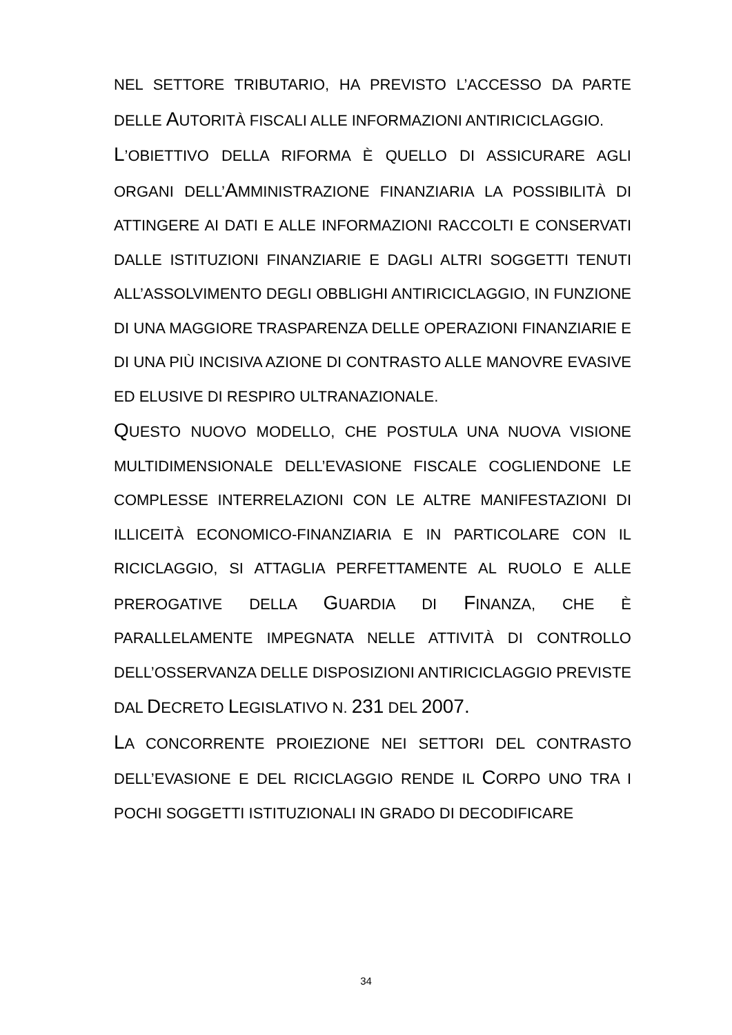NEL SETTORE TRIBUTARIO, HA PREVISTO L’ACCESSO DA PARTE DELLE AUTORITÀ FISCALI ALLE INFORMAZIONI ANTIRICICLAGGIO.
L’OBIETTIVO DELLA RIFORMA È QUELLO DI ASSICURARE AGLI ORGANI DELL’AMMINISTRAZIONE FINANZIARIA LA POSSIBILITÀ DI ATTINGERE AI DATI E ALLE INFORMAZIONI RACCOLTI E CONSERVATI DALLE ISTITUZIONI FINANZIARIE E DAGLI ALTRI SOGGETTI TENUTI ALL’ASSOLVIMENTO DEGLI OBBLIGHI ANTIRICICLAGGIO, IN FUNZIONE DI UNA MAGGIORE TRASPARENZA DELLE OPERAZIONI FINANZIARIE E DI UNA PIÙ INCISIVA AZIONE DI CONTRASTO ALLE MANOVRE EVASIVE ED ELUSIVE DI RESPIRO ULTRANAZIONALE.
QUESTO NUOVO MODELLO, CHE POSTULA UNA NUOVA VISIONE MULTIDIMENSIONALE DELL’EVASIONE FISCALE COGLIENDONE LE COMPLESSE INTERRELAZIONI CON LE ALTRE MANIFESTAZIONI DI ILLICEITÀ ECONOMICO-FINANZIARIA E IN PARTICOLARE CON IL RICICLAGGIO, SI ATTAGLIA PERFETTAMENTE AL RUOLO E ALLE PREROGATIVE DELLA GUARDIA DI FINANZA, CHE È PARALLELAMENTE IMPEGNATA NELLE ATTIVITÀ DI CONTROLLO DELL’OSSERVANZA DELLE DISPOSIZIONI ANTIRICICLAGGIO PREVISTE DAL DECRETO LEGISLATIVO N. 231 DEL 2007.
LA CONCORRENTE PROIEZIONE NEI SETTORI DEL CONTRASTO DELL’EVASIONE E DEL RICICLAGGIO RENDE IL CORPO UNO TRA I POCHI SOGGETTI ISTITUZIONALI IN GRADO DI DECODIFICARE
34